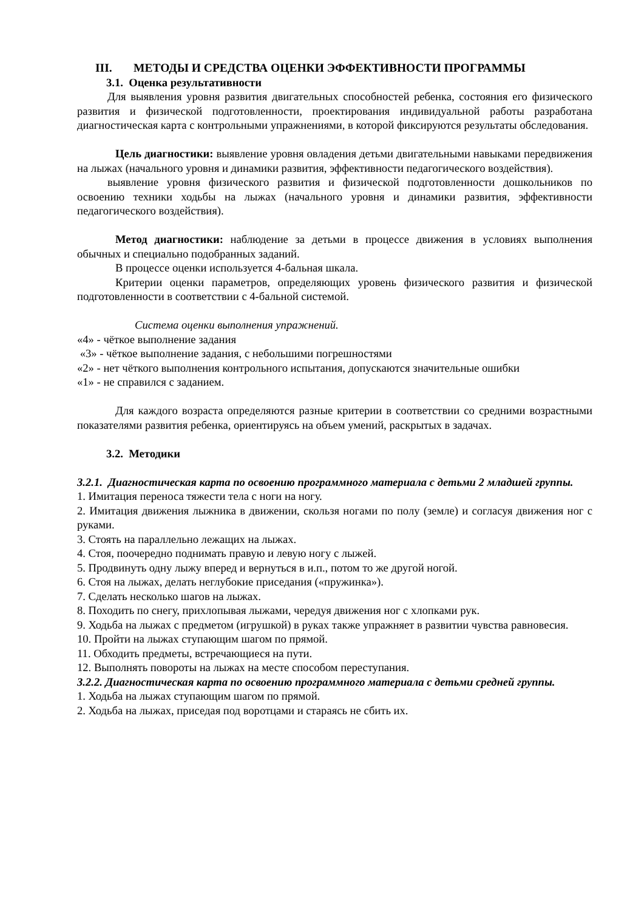III. МЕТОДЫ И СРЕДСТВА ОЦЕНКИ ЭФФЕКТИВНОСТИ ПРОГРАММЫ
3.1. Оценка результативности
Для выявления уровня развития двигательных способностей ребенка, состояния его физического развития и физической подготовленности, проектирования индивидуальной работы разработана диагностическая карта с контрольными упражнениями, в которой фиксируются результаты обследования.
Цель диагностики: выявление уровня овладения детьми двигательными навыками передвижения на лыжах (начального уровня и динамики развития, эффективности педагогического воздействия).
выявление уровня физического развития и физической подготовленности дошкольников по освоению техники ходьбы на лыжах (начального уровня и динамики развития, эффективности педагогического воздействия).
Метод диагностики: наблюдение за детьми в процессе движения в условиях выполнения обычных и специально подобранных заданий.
В процессе оценки используется 4-бальная шкала.
Критерии оценки параметров, определяющих уровень физического развития и физической подготовленности в соответствии с 4-бальной системой.
Система оценки выполнения упражнений.
«4» - чёткое выполнение задания
«3» - чёткое выполнение задания, с небольшими погрешностями
«2» - нет чёткого выполнения контрольного испытания, допускаются значительные ошибки
«1» - не справился с заданием.
Для каждого возраста определяются разные критерии в соответствии со средними возрастными показателями развития ребенка, ориентируясь на объем умений, раскрытых в задачах.
3.2. Методики
3.2.1. Диагностическая карта по освоению программного материала с детьми 2 младшей группы.
1. Имитация переноса тяжести тела с ноги на ногу.
2. Имитация движения лыжника в движении, скользя ногами по полу (земле) и согласуя движения ног с руками.
3. Стоять на параллельно лежащих на лыжах.
4. Стоя, поочередно поднимать правую и левую ногу с лыжей.
5. Продвинуть одну лыжу вперед и вернуться в и.п., потом то же другой ногой.
6. Стоя на лыжах, делать неглубокие приседания («пружинка»).
7. Сделать несколько шагов на лыжах.
8. Походить по снегу, прихлопывая лыжами, чередуя движения ног с хлопками рук.
9. Ходьба на лыжах с предметом (игрушкой) в руках также упражняет в развитии чувства равновесия.
10. Пройти на лыжах ступающим шагом по прямой.
11. Обходить предметы, встречающиеся на пути.
12. Выполнять повороты на лыжах на месте способом переступания.
3.2.2. Диагностическая карта по освоению программного материала с детьми средней группы.
1. Ходьба на лыжах ступающим шагом по прямой.
2. Ходьба на лыжах, приседая под воротцами и стараясь не сбить их.